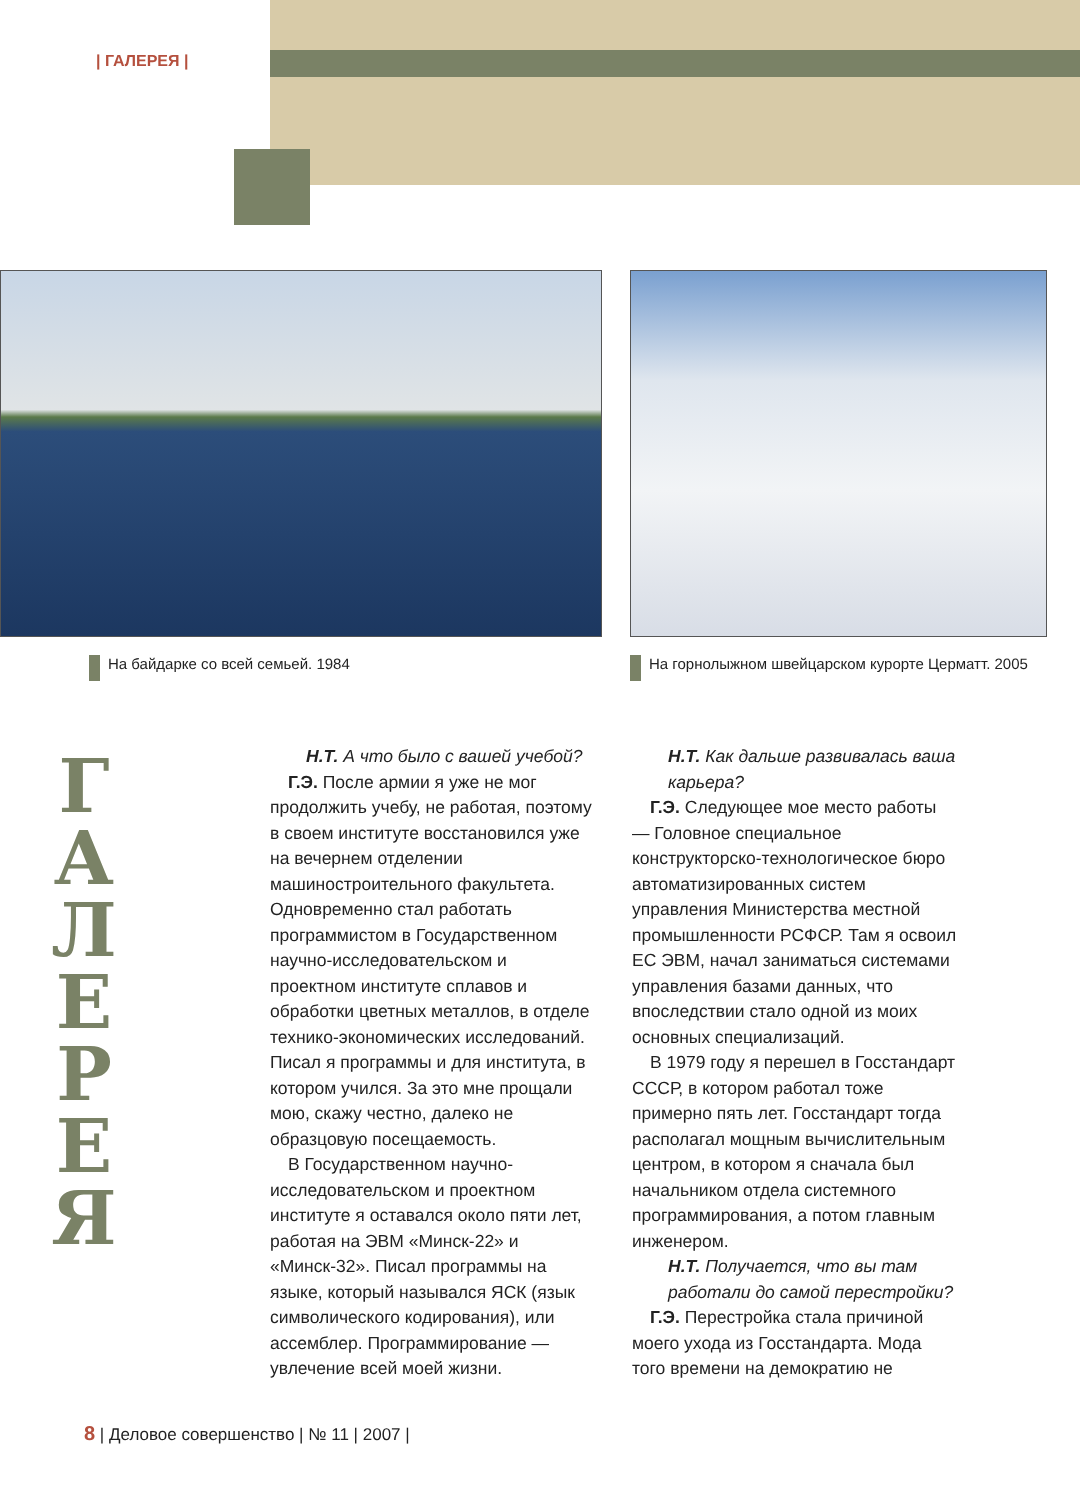| ГАЛЕРЕЯ |
На байдарке со всей семьей. 1984
На горнолыжном швейцарском курорте Церматт. 2005
Г
А
Л
Е
Р
Е
Я
Н.Т. А что было с вашей учебой?
Г.Э. После армии я уже не мог продолжить учебу, не работая, поэтому в своем институте восстановился уже на вечернем отделении машиностроительного факультета. Одновременно стал работать программистом в Государственном научно-исследовательском и проектном институте сплавов и обработки цветных металлов, в отделе технико-экономических исследований. Писал я программы и для института, в котором учился. За это мне прощали мою, скажу честно, далеко не образцовую посещаемость.
В Государственном научно-исследовательском и проектном институте я оставался около пяти лет, работая на ЭВМ «Минск-22» и «Минск-32». Писал программы на языке, который назывался ЯСК (язык символического кодирования), или ассемблер. Программирование — увлечение всей моей жизни.
Н.Т. Как дальше развивалась ваша карьера?
Г.Э. Следующее мое место работы — Головное специальное конструкторско-технологическое бюро автоматизированных систем управления Министерства местной промышленности РСФСР. Там я освоил ЕС ЭВМ, начал заниматься системами управления базами данных, что впоследствии стало одной из моих основных специализаций.
В 1979 году я перешел в Госстандарт СССР, в котором работал тоже примерно пять лет. Госстандарт тогда располагал мощным вычислительным центром, в котором я сначала был начальником отдела системного программирования, а потом главным инженером.
Н.Т. Получается, что вы там работали до самой перестройки?
Г.Э. Перестройка стала причиной моего ухода из Госстандарта. Мода того времени на демократию не
8 | Деловое совершенство | № 11 | 2007 |